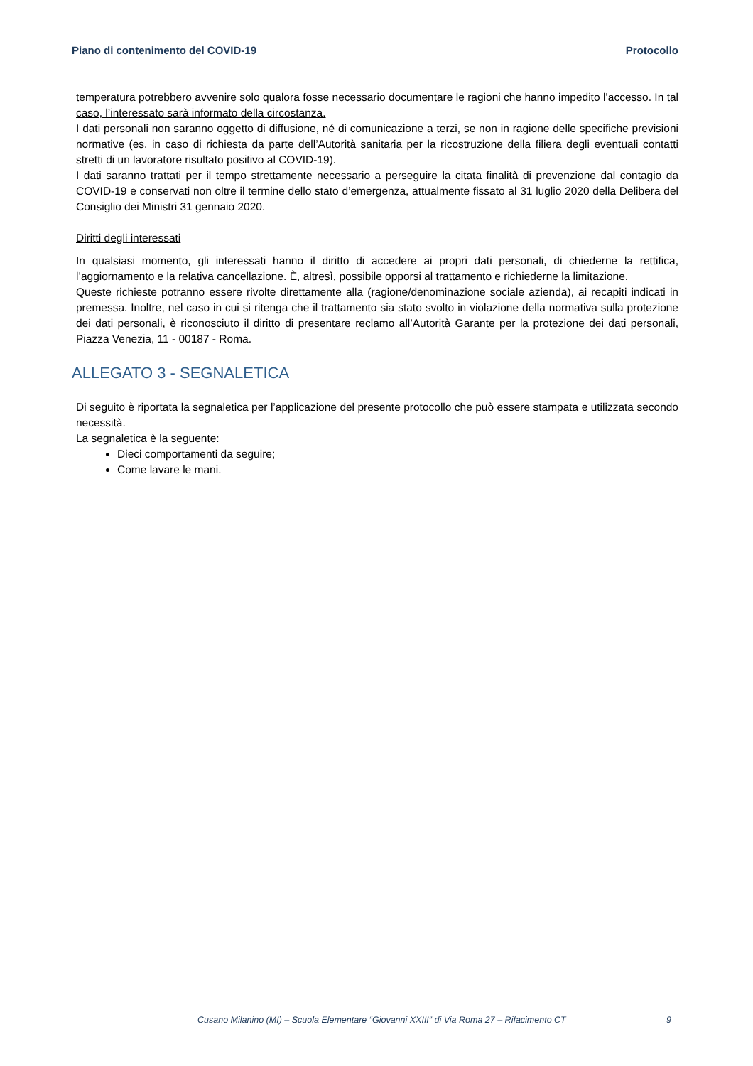Piano di contenimento del COVID-19 Protocollo
temperatura potrebbero avvenire solo qualora fosse necessario documentare le ragioni che hanno impedito l’accesso. In tal caso, l’interessato sarà informato della circostanza.
I dati personali non saranno oggetto di diffusione, né di comunicazione a terzi, se non in ragione delle specifiche previsioni normative (es. in caso di richiesta da parte dell’Autorità sanitaria per la ricostruzione della filiera degli eventuali contatti stretti di un lavoratore risultato positivo al COVID-19).
I dati saranno trattati per il tempo strettamente necessario a perseguire la citata finalità di prevenzione dal contagio da COVID-19 e conservati non oltre il termine dello stato d’emergenza, attualmente fissato al 31 luglio 2020 della Delibera del Consiglio dei Ministri 31 gennaio 2020.
Diritti degli interessati
In qualsiasi momento, gli interessati hanno il diritto di accedere ai propri dati personali, di chiederne la rettifica, l’aggiornamento e la relativa cancellazione. È, altresì, possibile opporsi al trattamento e richiederne la limitazione.
Queste richieste potranno essere rivolte direttamente alla (ragione/denominazione sociale azienda), ai recapiti indicati in premessa. Inoltre, nel caso in cui si ritenga che il trattamento sia stato svolto in violazione della normativa sulla protezione dei dati personali, è riconosciuto il diritto di presentare reclamo all’Autorità Garante per la protezione dei dati personali, Piazza Venezia, 11 - 00187 - Roma.
ALLEGATO 3 - SEGNALETICA
Di seguito è riportata la segnaletica per l’applicazione del presente protocollo che può essere stampata e utilizzata secondo necessità.
La segnaletica è la seguente:
Dieci comportamenti da seguire;
Come lavare le mani.
Cusano Milanino (MI) – Scuola Elementare “Giovanni XXIII” di Via Roma 27 – Rifacimento CT 9